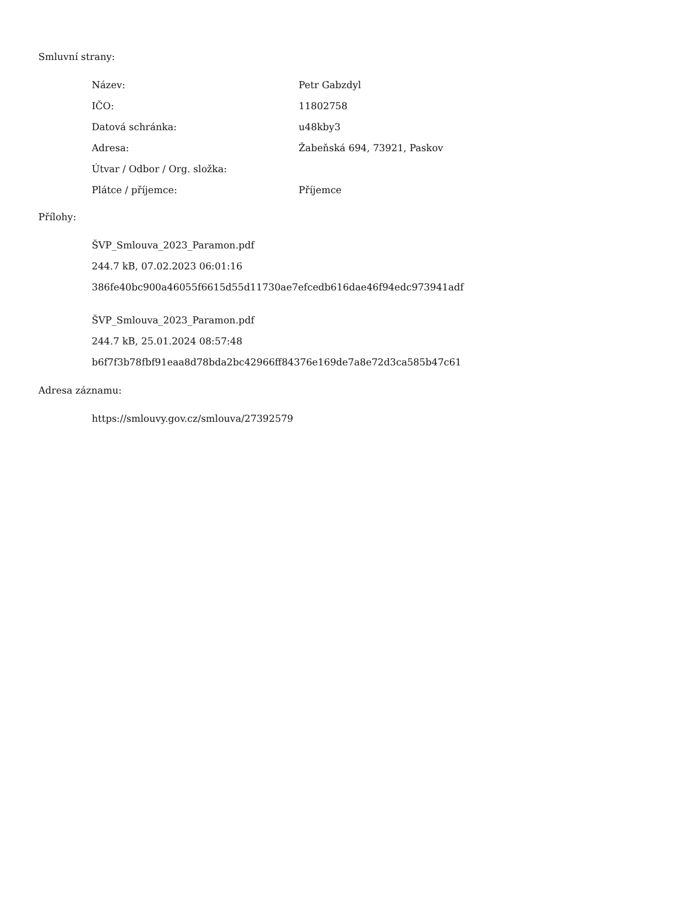Smluvní strany:
| Název: | Petr Gabzdyl |
| IČO: | 11802758 |
| Datová schránka: | u48kby3 |
| Adresa: | Žabeňská 694, 73921, Paskov |
| Útvar / Odbor / Org. složka: | |
| Plátce / příjemce: | Příjemce |
Přílohy:
ŠVP_Smlouva_2023_Paramon.pdf
244.7 kB, 07.02.2023 06:01:16
386fe40bc900a46055f6615d55d11730ae7efcedb616dae46f94edc973941adf
ŠVP_Smlouva_2023_Paramon.pdf
244.7 kB, 25.01.2024 08:57:48
b6f7f3b78fbf91eaa8d78bda2bc42966ff84376e169de7a8e72d3ca585b47c61
Adresa záznamu:
https://smlouvy.gov.cz/smlouva/27392579